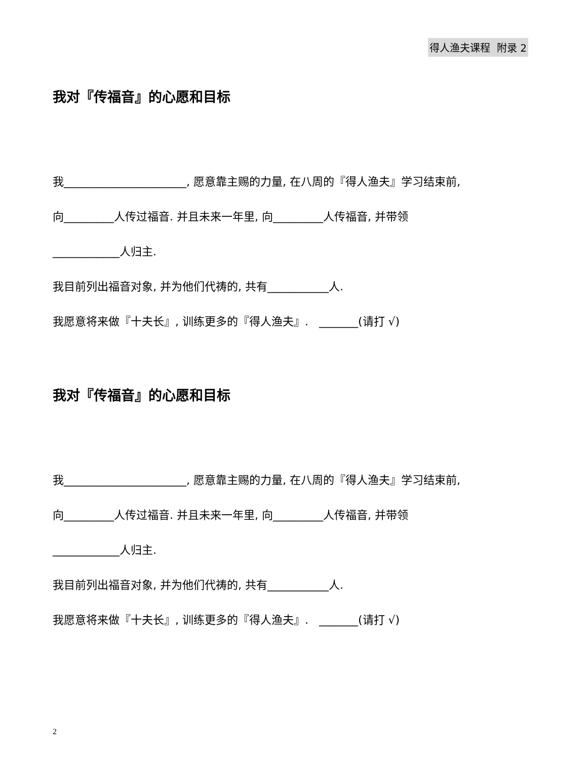得人渔夫课程 附录 2
我对『传福音』的心愿和目标
我______________________, 愿意靠主赐的力量, 在八周的『得人渔夫』学习结束前,
向_________人传过福音. 并且未来一年里, 向_________人传福音, 并带领
____________人归主.
我目前列出福音对象, 并为他们代祷的, 共有___________人.
我愿意将来做『十夫长』, 训练更多的『得人渔夫』. _______(请打 √)
我对『传福音』的心愿和目标
我______________________, 愿意靠主赐的力量, 在八周的『得人渔夫』学习结束前,
向_________人传过福音. 并且未来一年里, 向_________人传福音, 并带领
____________人归主.
我目前列出福音对象, 并为他们代祷的, 共有___________人.
我愿意将来做『十夫长』, 训练更多的『得人渔夫』. _______(请打 √)
2